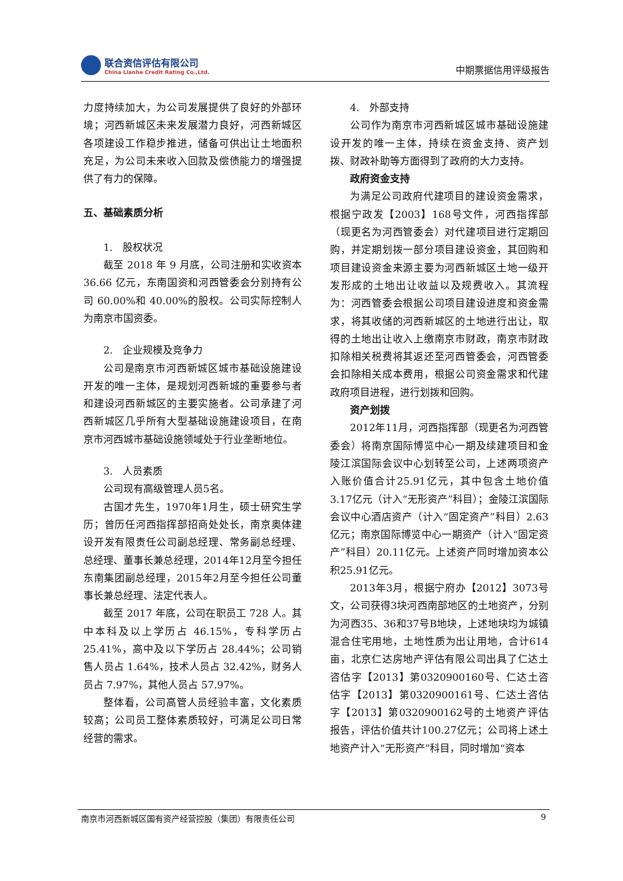联合资信评估有限公司
China Lianhe Credit Rating Co.,Ltd.
中期票据信用评级报告
力度持续加大，为公司发展提供了良好的外部环境；河西新城区未来发展潜力良好，河西新城区各项建设工作稳步推进，储备可供出让土地面积充足，为公司未来收入回款及偿债能力的增强提供了有力的保障。
五、基础素质分析
1.　股权状况
截至 2018 年 9 月底，公司注册和实收资本 36.66 亿元，东南国资和河西管委会分别持有公司 60.00%和 40.00%的股权。公司实际控制人为南京市国资委。
2.　企业规模及竞争力
公司是南京市河西新城区城市基础设施建设开发的唯一主体，是规划河西新城的重要参与者和建设河西新城区的主要实施者。公司承建了河西新城区几乎所有大型基础设施建设项目，在南京市河西城市基础设施领域处于行业垄断地位。
3.　人员素质
公司现有高级管理人员5名。
古国才先生，1970年1月生，硕士研究生学历；曾历任河西指挥部招商处处长，南京奥体建设开发有限责任公司副总经理、常务副总经理、总经理、董事长兼总经理，2014年12月至今担任东南集团副总经理，2015年2月至今担任公司董事长兼总经理、法定代表人。
截至 2017 年底，公司在职员工 728 人。其中本科及以上学历占 46.15%，专科学历占 25.41%，高中及以下学历占 28.44%；公司销售人员占 1.64%，技术人员占 32.42%，财务人员占 7.97%，其他人员占 57.97%。
整体看，公司高管人员经验丰富，文化素质较高；公司员工整体素质较好，可满足公司日常经营的需求。
4.　外部支持
公司作为南京市河西新城区城市基础设施建设开发的唯一主体，持续在资金支持、资产划拨、财政补助等方面得到了政府的大力支持。
政府资金支持
为满足公司政府代建项目的建设资金需求，根据宁政发【2003】168号文件，河西指挥部（现更名为河西管委会）对代建项目进行定期回购，并定期划拨一部分项目建设资金，其回购和项目建设资金来源主要为河西新城区土地一级开发形成的土地出让收益以及规费收入。其流程为：河西管委会根据公司项目建设进度和资金需求，将其收储的河西新城区的土地进行出让，取得的土地出让收入上缴南京市财政，南京市财政扣除相关税费将其返还至河西管委会，河西管委会扣除相关成本费用，根据公司资金需求和代建政府项目进程，进行划拨和回购。
资产划拨
2012年11月，河西指挥部（现更名为河西管委会）将南京国际博览中心一期及续建项目和金陵江滨国际会议中心划转至公司，上述两项资产入账价值合计25.91亿元，其中包含土地价值3.17亿元（计入“无形资产”科目）；金陵江滨国际会议中心酒店资产（计入“固定资产”科目）2.63亿元；南京国际博览中心一期资产（计入“固定资产”科目）20.11亿元。上述资产同时增加资本公积25.91亿元。
2013年3月，根据宁府办【2012】3073号文，公司获得3块河西南部地区的土地资产，分别为河西35、36和37号B地块，上述地块均为城镇混合住宅用地，土地性质为出让用地，合计614亩，北京仁达房地产评估有限公司出具了仁达土咨估字【2013】第0320900160号、仁达土咨估字【2013】第0320900161号、仁达土咨估字【2013】第0320900162号的土地资产评估报告，评估价值共计100.27亿元；公司将上述土地资产计入“无形资产”科目，同时增加“资本
南京市河西新城区国有资产经营控股（集团）有限责任公司 9